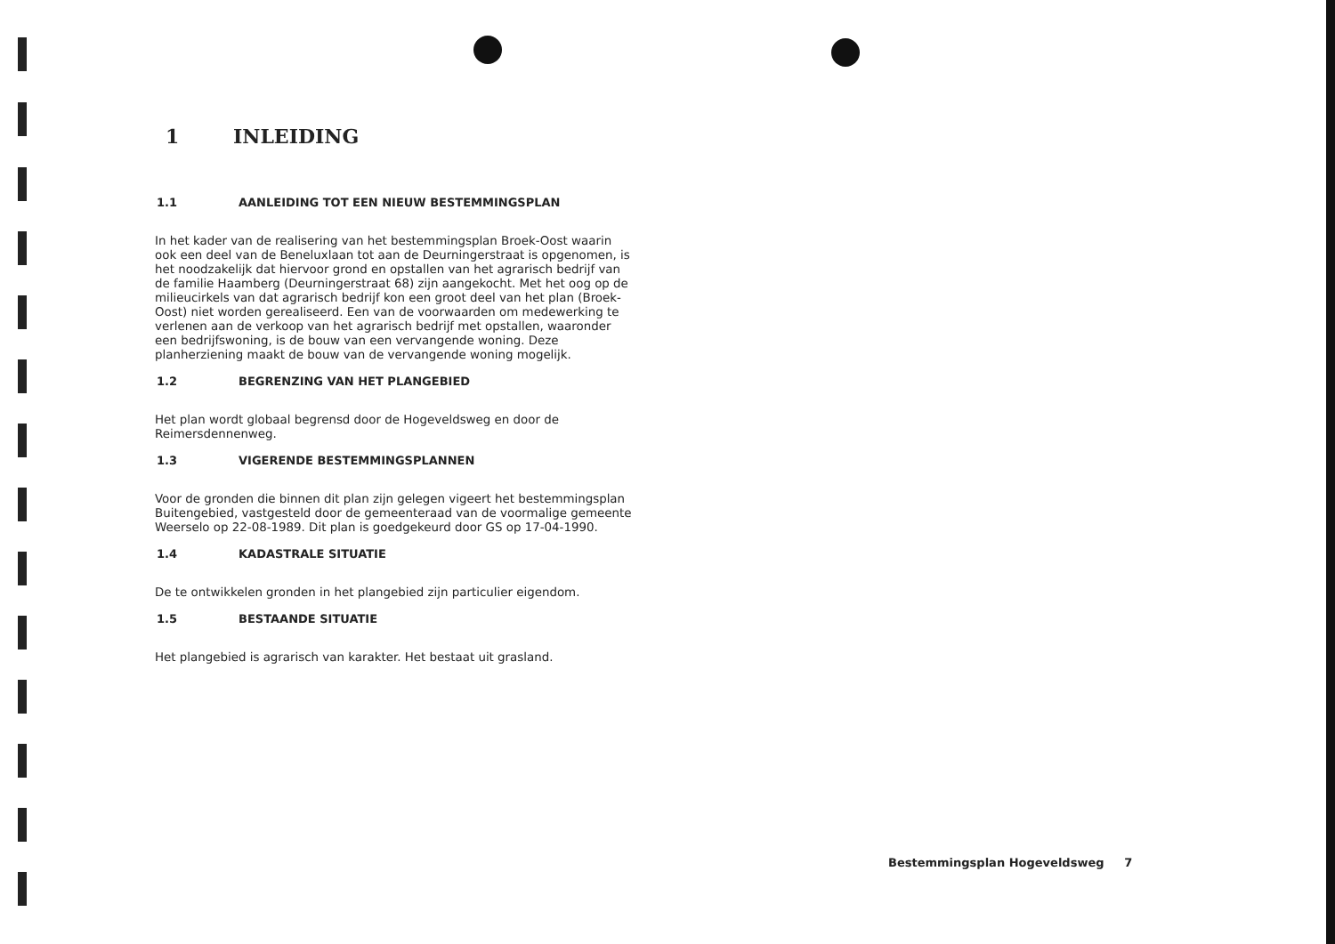1 INLEIDING
1.1 AANLEIDING TOT EEN NIEUW BESTEMMINGSPLAN
In het kader van de realisering van het bestemmingsplan Broek-Oost waarin ook een deel van de Beneluxlaan tot aan de Deurningerstraat is opgenomen, is het noodzakelijk dat hiervoor grond en opstallen van het agrarisch bedrijf van de familie Haamberg (Deurningerstraat 68) zijn aangekocht. Met het oog op de milieucirkels van dat agrarisch bedrijf kon een groot deel van het plan (Broek-Oost) niet worden gerealiseerd. Een van de voorwaarden om medewerking te verlenen aan de verkoop van het agrarisch bedrijf met opstallen, waaronder een bedrijfswoning, is de bouw van een vervangende woning. Deze planherziening maakt de bouw van de vervangende woning mogelijk.
1.2 BEGRENZING VAN HET PLANGEBIED
Het plan wordt globaal begrensd door de Hogeveldsweg en door de Reimersdennenweg.
1.3 VIGERENDE BESTEMMINGSPLANNEN
Voor de gronden die binnen dit plan zijn gelegen vigeert het bestemmingsplan Buitengebied, vastgesteld door de gemeenteraad van de voormalige gemeente Weerselo op 22-08-1989. Dit plan is goedgekeurd door GS op 17-04-1990.
1.4 KADASTRALE SITUATIE
De te ontwikkelen gronden in het plangebied zijn particulier eigendom.
1.5 BESTAANDE SITUATIE
Het plangebied is agrarisch van karakter. Het bestaat uit grasland.
Bestemmingsplan Hogeveldsweg 7